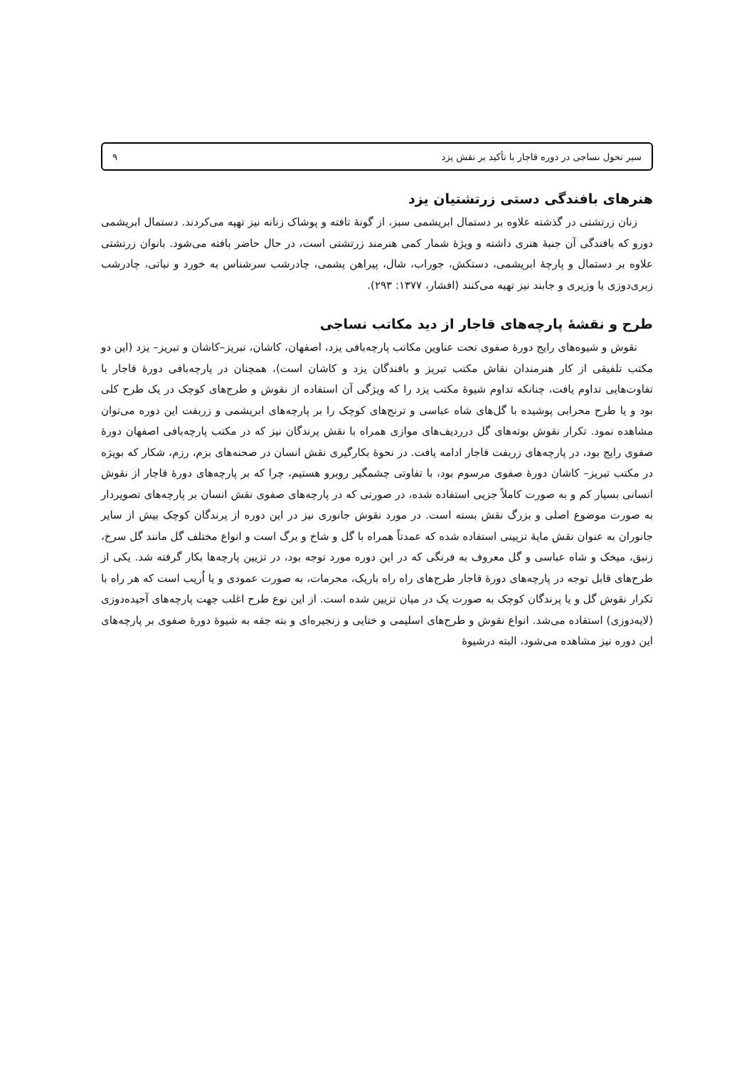سیر تحول نساجی در دوره قاجار با تأکید بر نقش یزد ۹
هنرهای بافندگی دستی زرتشتیان یزد
زنان زرتشتی در گذشته علاوه بر دستمال ابریشمی سبز، از گونهٔ تافته و پوشاک زنانه نیز تهیه می‌کردند. دستمال ابریشمی دورو که بافندگی آن جنبهٔ هنری داشته و ویژهٔ شمار کمی هنرمند زرتشتی است، در حال حاضر بافته می‌شود. بانوان زرتشتی علاوه بر دستمال و پارچهٔ ابریشمی، دستکش، جوراب، شال، پیراهن پشمی، چادرشب سرشناس به خورد و نباتی، چادرشب زبری‌دوزی یا وزیری و جابند نیز تهیه می‌کنند (افشار، ۱۳۷۷: ۲۹۳).
طرح و نقشهٔ پارچه‌های قاجار از دید مکاتب نساجی
نقوش و شیوه‌های رایج دورهٔ صفوی تحت عناوین مکاتب پارچه‌بافی یزد، اصفهان، کاشان، تبریز–کاشان و تبریز– یزد (این دو مکتب تلفیقی از کار هنرمندان نقاش مکتب تبریز و بافندگان یزد و کاشان است)، همچنان در پارچه‌بافی دورهٔ قاجار با تفاوت‌هایی تداوم یافت، چنانکه تداوم شیوهٔ مکتب یزد را که ویژگی آن استفاده از نقوش و طرح‌های کوچک در یک طرح کلی بود و یا طرح محرابی پوشیده با گل‌های شاه عباسی و ترنج‌های کوچک را بر پارچه‌های ابریشمی و زربفت این دوره می‌توان مشاهده نمود. تکرار نقوش بوته‌های گل درردیف‌های موازی همراه با نقش پرندگان نیز که در مکتب پارچه‌بافی اصفهان دورهٔ صفوی رایج بود، در پارچه‌های زربفت قاجار ادامه یافت. در نحوهٔ بکارگیری نقش انسان در صحنه‌های بزم، رزم، شکار که بویژه در مکتب تبریز– کاشان دورهٔ صفوی مرسوم بود، با تفاوتی چشمگیر روبرو هستیم، چرا که بر پارچه‌های دورهٔ قاجار از نقوش انسانی بسیار کم و به صورت کاملاً جزیی استفاده شده، در صورتی که در پارچه‌های صفوی نقش انسان بر پارچه‌های تصویردار به صورت موضوع اصلی و بزرگ نقش بسته است. در مورد نقوش جانوری نیز در این دوره از پرندگان کوچک بیش از سایر جانوران به عنوان نقش مایهٔ تزیینی استفاده شده که عمدتاً همراه با گل و شاخ و برگ است و انواع مختلف گل مانند گل سرخ، زنبق، میخک و شاه عباسی و گل معروف به فرنگی که در این دوره مورد توجه بود، در تزیین پارچه‌ها بکار گرفته شد. یکی از طرح‌های قابل توجه در پارچه‌های دورهٔ قاجار طرح‌های راه راه باریک، محرمات، به صورت عمودی و یا اُریب است که هر راه با تکرار نقوش گل و یا پرندگان کوچک به صورت یک در میان تزیین شده است. از این نوع طرح اغلب جهت پارچه‌های آجیده‌دوزی (لایه‌دوزی) استفاده می‌شد. انواع نقوش و طرح‌های اسلیمی و ختایی و زنجیره‌ای و بته جقه به شیوهٔ دورهٔ صفوی بر پارچه‌های این دوره نیز مشاهده می‌شود، البته درشیوهٔ